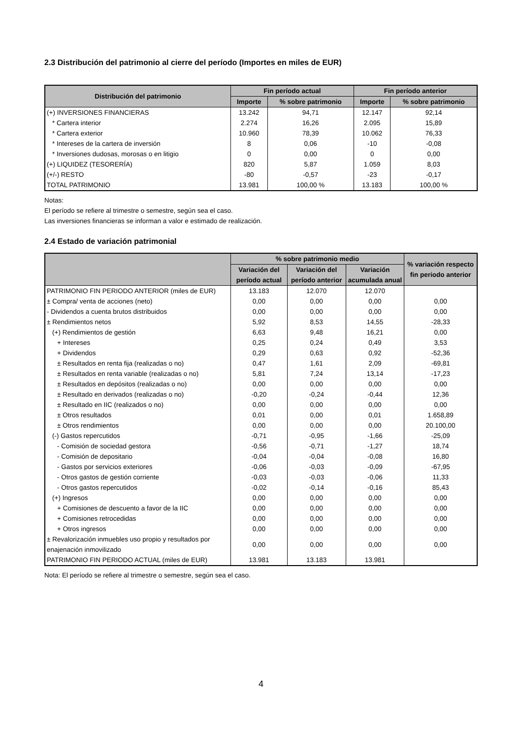2.3 Distribución del patrimonio al cierre del período (Importes en miles de EUR)
| Distribución del patrimonio | Fin período actual | | Fin período anterior | |
| --- | --- | --- | --- | --- |
| | Importe | % sobre patrimonio | Importe | % sobre patrimonio |
| (+) INVERSIONES FINANCIERAS | 13.242 | 94,71 | 12.147 | 92,14 |
| * Cartera interior | 2.274 | 16,26 | 2.095 | 15,89 |
| * Cartera exterior | 10.960 | 78,39 | 10.062 | 76,33 |
| * Intereses de la cartera de inversión | 8 | 0,06 | -10 | -0,08 |
| * Inversiones dudosas, morosas o en litigio | 0 | 0,00 | 0 | 0,00 |
| (+) LIQUIDEZ (TESORERÍA) | 820 | 5,87 | 1.059 | 8,03 |
| (+/-) RESTO | -80 | -0,57 | -23 | -0,17 |
| TOTAL PATRIMONIO | 13.981 | 100,00 % | 13.183 | 100,00 % |
Notas:
El período se refiere al trimestre o semestre, según sea el caso.
Las inversiones financieras se informan a valor e estimado de realización.
2.4 Estado de variación patrimonial
| | % sobre patrimonio medio | | | % variación respecto fin periodo anterior |
| --- | --- | --- | --- | --- |
| | Variación del período actual | Variación del período anterior | Variación acumulada anual | |
| PATRIMONIO FIN PERIODO ANTERIOR (miles de EUR) | 13.183 | 12.070 | 12.070 | |
| ± Compra/ venta de acciones (neto) | 0,00 | 0,00 | 0,00 | 0,00 |
| - Dividendos a cuenta brutos distribuidos | 0,00 | 0,00 | 0,00 | 0,00 |
| ± Rendimientos netos | 5,92 | 8,53 | 14,55 | -28,33 |
| (+) Rendimientos de gestión | 6,63 | 9,48 | 16,21 | 0,00 |
| + Intereses | 0,25 | 0,24 | 0,49 | 3,53 |
| + Dividendos | 0,29 | 0,63 | 0,92 | -52,36 |
| ± Resultados en renta fija (realizadas o no) | 0,47 | 1,61 | 2,09 | -69,81 |
| ± Resultados en renta variable (realizadas o no) | 5,81 | 7,24 | 13,14 | -17,23 |
| ± Resultados en depósitos (realizadas o no) | 0,00 | 0,00 | 0,00 | 0,00 |
| ± Resultado en derivados (realizadas o no) | -0,20 | -0,24 | -0,44 | 12,36 |
| ± Resultado en IIC (realizados o no) | 0,00 | 0,00 | 0,00 | 0,00 |
| ± Otros resultados | 0,01 | 0,00 | 0,01 | 1.658,89 |
| ± Otros rendimientos | 0,00 | 0,00 | 0,00 | 20.100,00 |
| (-) Gastos repercutidos | -0,71 | -0,95 | -1,66 | -25,09 |
| - Comisión de sociedad gestora | -0,56 | -0,71 | -1,27 | 18,74 |
| - Comisión de depositario | -0,04 | -0,04 | -0,08 | 16,80 |
| - Gastos por servicios exteriores | -0,06 | -0,03 | -0,09 | -67,95 |
| - Otros gastos de gestión corriente | -0,03 | -0,03 | -0,06 | 11,33 |
| - Otros gastos repercutidos | -0,02 | -0,14 | -0,16 | 85,43 |
| (+) Ingresos | 0,00 | 0,00 | 0,00 | 0,00 |
| + Comisiones de descuento a favor de la IIC | 0,00 | 0,00 | 0,00 | 0,00 |
| + Comisiones retrocedidas | 0,00 | 0,00 | 0,00 | 0,00 |
| + Otros ingresos | 0,00 | 0,00 | 0,00 | 0,00 |
| ± Revalorización inmuebles uso propio y resultados por enajenación inmovilizado | 0,00 | 0,00 | 0,00 | 0,00 |
| PATRIMONIO FIN PERIODO ACTUAL (miles de EUR) | 13.981 | 13.183 | 13.981 | |
Nota: El período se refiere al trimestre o semestre, según sea el caso.
4